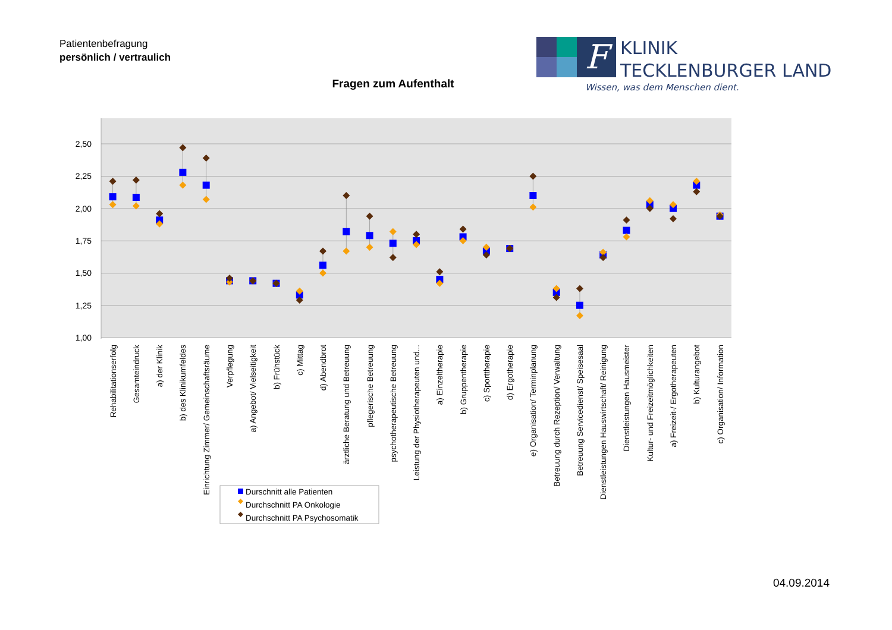Patientenbefragung
persönlich / vertraulich
F
KLINIK
TECKLENBURGER LAND
Wissen, was dem Menschen dient.
Fragen zum Aufenthalt
2,50
2,25
2,00
1,75
1,50
1,25
1,00
Rehabilitationserfolg
Gesamteindruck
a) der Klinik
b) des Klinikumfeldes
Einrichtung Zimmer/ Gemeinschaftsräume
Verpflegung
a) Angebot/ Vielseitigkeit
b) Frühstück
c) Mittag
d) Abendbrot
ärztliche Beratung und Betreuung
pflegerische Betreuung
psychotherapeutische Betreuung
Leistung der Physiotherapeuten und...
a) Einzeltherapie
b) Gruppentherapie
c) Sporttherapie
d) Ergotherapie
e) Organisation/ Terminplanung
Betreuung durch Rezeption/ Verwaltung
Betreuung Servicedienst/ Speisesaal
Dienstleistungen Hauswirtschaft/ Reinigung
Dienstleistungen Hausmeister
Kultur- und Freizeitmöglichkeiten
a) Freizeit-/ Ergotherapeuten
b) Kulturangebot
c) Organisation/ Information
Durschnitt alle Patienten
Durchschnitt PA Onkologie
Durchschnitt PA Psychosomatik
04.09.2014